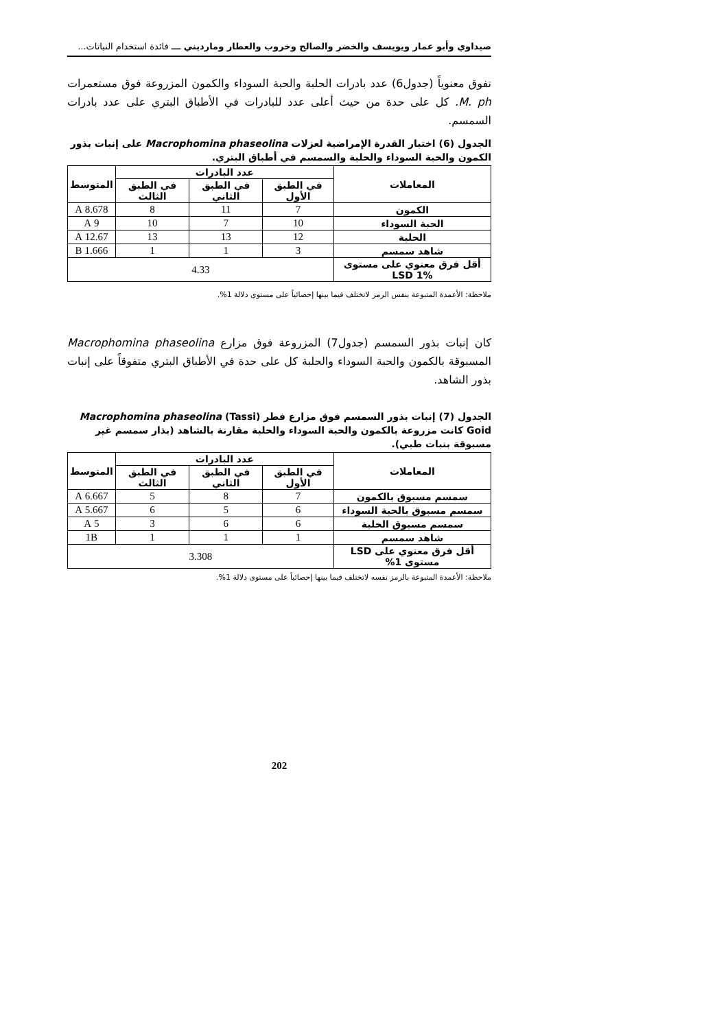صيداوي وأبو عمار ويويسف والخضر والصالح وخروب والعطار ومارديني ـــ فائدة استخدام النباتات...
تفوق معنوياً (جدول6) عدد بادرات الحلبة والحبة السوداء والكمون المزروعة فوق مستعمرات M. ph. كل على حدة من حيث أعلى عدد للبادرات في الأطباق البتري على عدد بادرات السمسم.
الجدول (6) اختبار القدرة الإمراضية لعزلات Macrophomina phaseolina على إنبات بذور الكمون والحبة السوداء والحلبة والسمسم في أطباق البتري.
| المعاملات | عدد البادرات | | | المتوسط |
| --- | --- | --- | --- | --- |
| | في الطبق الأول | في الطبق الثاني | في الطبق الثالث | |
| الكمون | 7 | 11 | 8 | 8.678 A |
| الحبة السوداء | 10 | 7 | 10 | 9 A |
| الحلبة | 12 | 13 | 13 | 12.67 A |
| شاهد سمسم | 3 | 1 | 1 | 1.666 B |
| أقل فرق معنوي على مستوى LSD 1% | 4.33 | | | |
ملاحظة: الأعمدة المتبوعة بنفس الرمز لاتختلف فيما بينها إحصائياً على مستوى دلالة 1%.
كان إنبات بذور السمسم (جدول7) المزروعة فوق مزارع Macrophomina phaseolina المسبوقة بالكمون والحبة السوداء والحلبة كل على حدة في الأطباق البتري متفوقاً على إنبات بذور الشاهد.
الجدول (7) إنبات بذور السمسم فوق مزارع فطر Macrophomina phaseolina (Tassi) Goid كانت مزروعة بالكمون والحبة السوداء والحلبة مقارنة بالشاهد (بذار سمسم غير مسبوقة بنبات طبي).
| المعاملات | عدد البادرات | | | المتوسط |
| --- | --- | --- | --- | --- |
| | في الطبق الأول | في الطبق الثاني | في الطبق الثالث | |
| سمسم مسبوق بالكمون | 7 | 8 | 5 | 6.667 A |
| سمسم مسبوق بالحبة السوداء | 6 | 5 | 6 | 5.667 A |
| سمسم مسبوق الحلبة | 6 | 6 | 3 | 5 A |
| شاهد سمسم | 1 | 1 | 1 | 1B |
| أقل فرق معنوي على LSD مستوى 1% | 3.308 | | | |
ملاحظة: الأعمدة المتبوعة بالرمز نفسه لاتختلف فيما بينها إحصائياً على مستوى دلالة 1%.
202